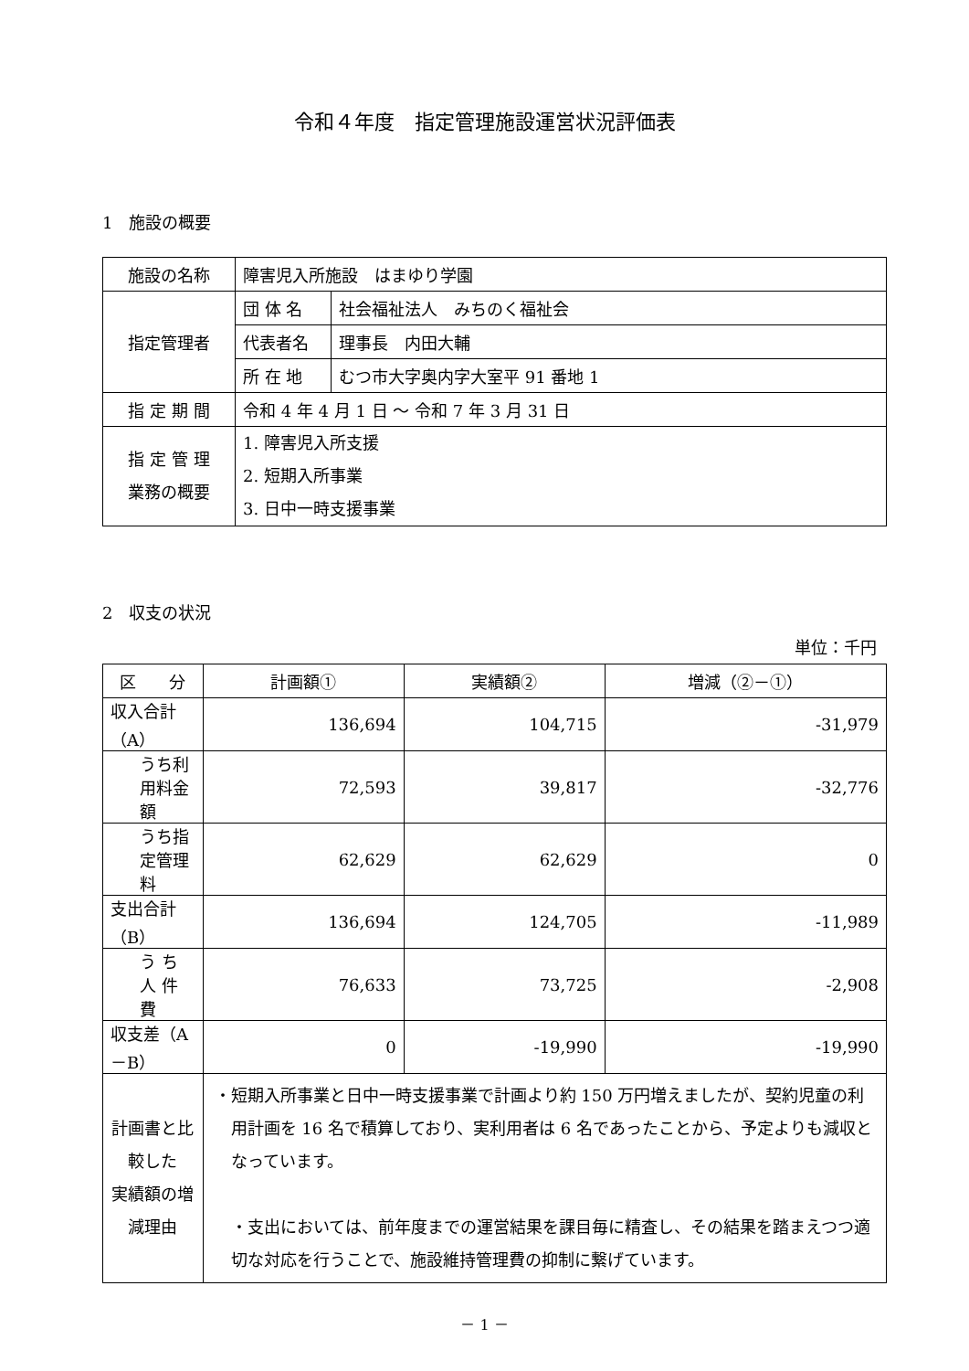令和４年度　指定管理施設運営状況評価表
1　施設の概要
| 施設の名称 | 障害児入所施設 はまゆり学園 | |
| 指定管理者 | 団 体 名 | 社会福祉法人 みちのく福祉会 |
| | 代表者名 | 理事長 内田大輔 |
| | 所 在 地 | むつ市大字奥内字大室平 91 番地 1 |
| 指 定 期 間 | 令和 4 年 4 月 1 日 ～ 令和 7 年 3 月 31 日 | |
| 指 定 管 理 業務の概要 | 1. 障害児入所支援 2. 短期入所事業 3. 日中一時支援事業 | |
2　収支の状況
単位：千円
| 区 分 | 計画額① | 実績額② | 増減（②－①） |
| --- | --- | --- | --- |
| 収入合計（A） | 136,694 | 104,715 | -31,979 |
| うち利用料金額 | 72,593 | 39,817 | -32,776 |
| うち指定管理料 | 62,629 | 62,629 | 0 |
| 支出合計（B） | 136,694 | 124,705 | -11,989 |
| う ち 人 件 費 | 76,633 | 73,725 | -2,908 |
| 収支差（A－B） | 0 | -19,990 | -19,990 |
| 計画書と比較した 実績額の増減理由 | ・短期入所事業と日中一時支援事業で計画より約 150 万円増えましたが、契約児童の利用計画を 16 名で積算しており、実利用者は 6 名であったことから、予定よりも減収となっています。 ・支出においては、前年度までの運営結果を課目毎に精査し、その結果を踏まえつつ適切な対応を行うことで、施設維持管理費の抑制に繋げています。 | | |
－ 1 －